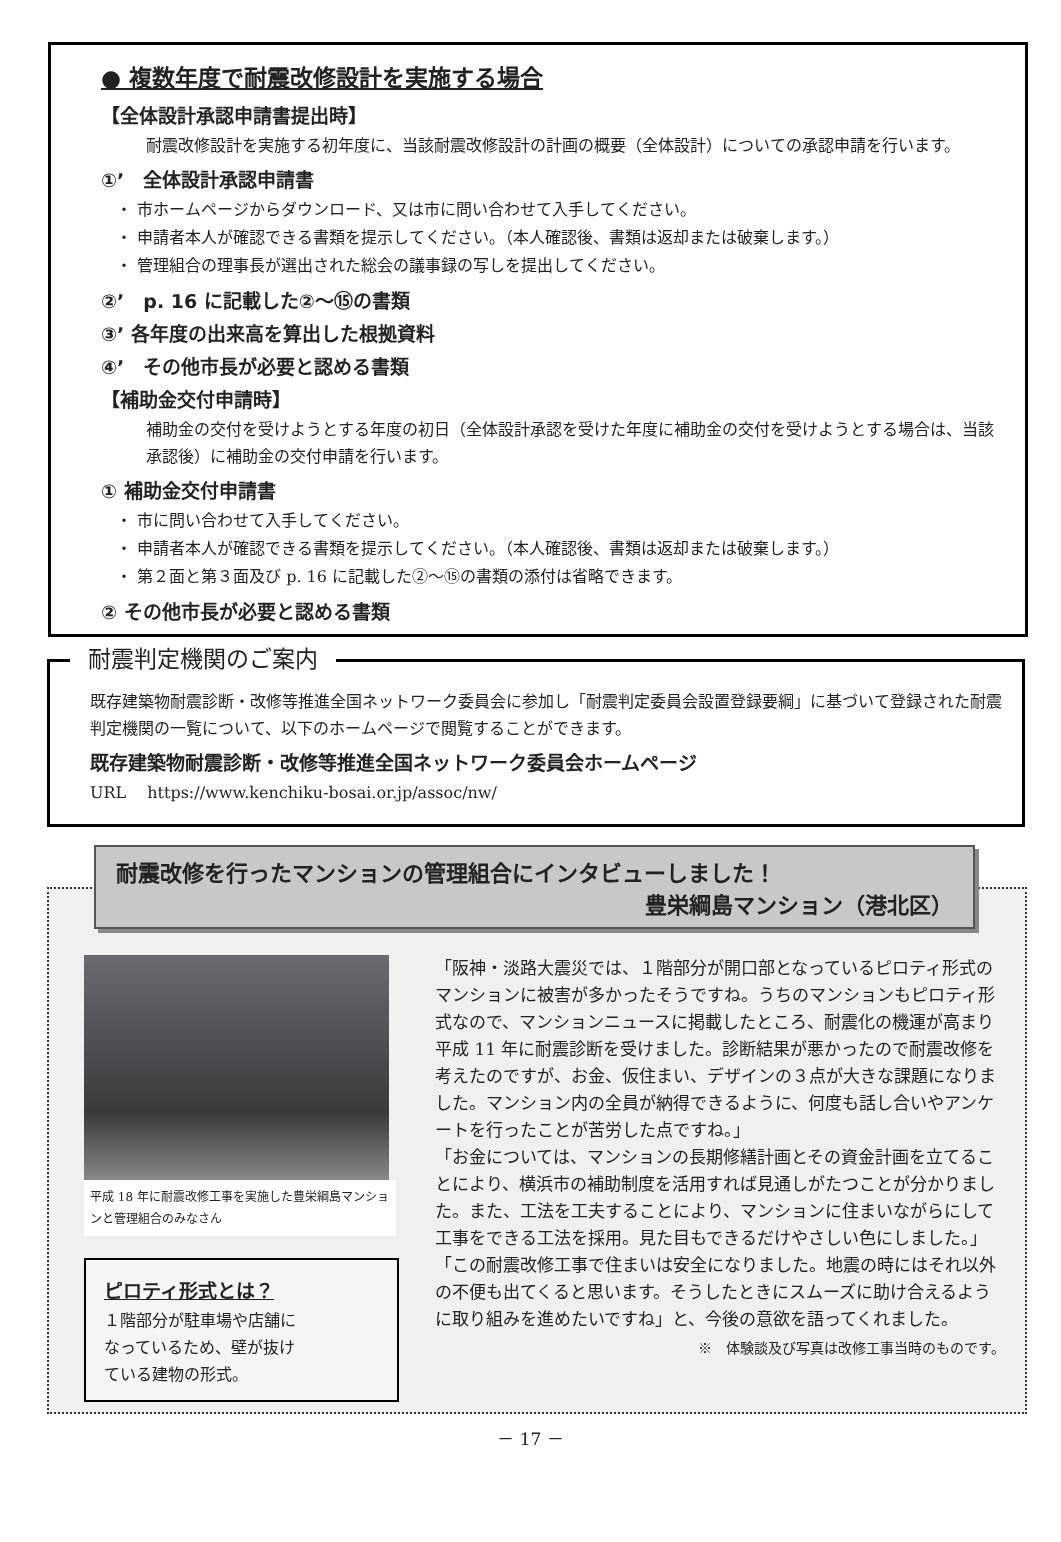● 複数年度で耐震改修設計を実施する場合
【全体設計承認申請書提出時】
耐震改修設計を実施する初年度に、当該耐震改修設計の計画の概要（全体設計）についての承認申請を行います。
①’　全体設計承認申請書
・ 市ホームページからダウンロード、又は市に問い合わせて入手してください。
・ 申請者本人が確認できる書類を提示してください。（本人確認後、書類は返却または破棄します。）
・ 管理組合の理事長が選出された総会の議事録の写しを提出してください。
②’　p. 16 に記載した②～⑮の書類
③’ 各年度の出来高を算出した根拠資料
④’　その他市長が必要と認める書類
【補助金交付申請時】
補助金の交付を受けようとする年度の初日（全体設計承認を受けた年度に補助金の交付を受けようとする場合は、当該承認後）に補助金の交付申請を行います。
① 補助金交付申請書
・ 市に問い合わせて入手してください。
・ 申請者本人が確認できる書類を提示してください。（本人確認後、書類は返却または破棄します。）
・ 第２面と第３面及び p. 16 に記載した②～⑮の書類の添付は省略できます。
② その他市長が必要と認める書類
耐震判定機関のご案内
既存建築物耐震診断・改修等推進全国ネットワーク委員会に参加し「耐震判定委員会設置登録要綱」に基づいて登録された耐震判定機関の一覧について、以下のホームページで閲覧することができます。
既存建築物耐震診断・改修等推進全国ネットワーク委員会ホームページ
URL　 https://www.kenchiku-bosai.or.jp/assoc/nw/
耐震改修を行ったマンションの管理組合にインタビューしました！
豊栄綱島マンション（港北区）
平成 18 年に耐震改修工事を実施した豊栄綱島マンションと管理組合のみなさん
ピロティ形式とは？
１階部分が駐車場や店舗になっているため、壁が抜けている建物の形式。
「阪神・淡路大震災では、１階部分が開口部となっているピロティ形式のマンションに被害が多かったそうですね。うちのマンションもピロティ形式なので、マンションニュースに掲載したところ、耐震化の機運が高まり平成 11 年に耐震診断を受けました。診断結果が悪かったので耐震改修を考えたのですが、お金、仮住まい、デザインの３点が大きな課題になりました。マンション内の全員が納得できるように、何度も話し合いやアンケートを行ったことが苦労した点ですね。」
「お金については、マンションの長期修繕計画とその資金計画を立てることにより、横浜市の補助制度を活用すれば見通しがたつことが分かりました。また、工法を工夫することにより、マンションに住まいながらにして工事をできる工法を採用。見た目もできるだけやさしい色にしました。」
「この耐震改修工事で住まいは安全になりました。地震の時にはそれ以外の不便も出てくると思います。そうしたときにスムーズに助け合えるように取り組みを進めたいですね」と、今後の意欲を語ってくれました。
※　体験談及び写真は改修工事当時のものです。
－ 17 －